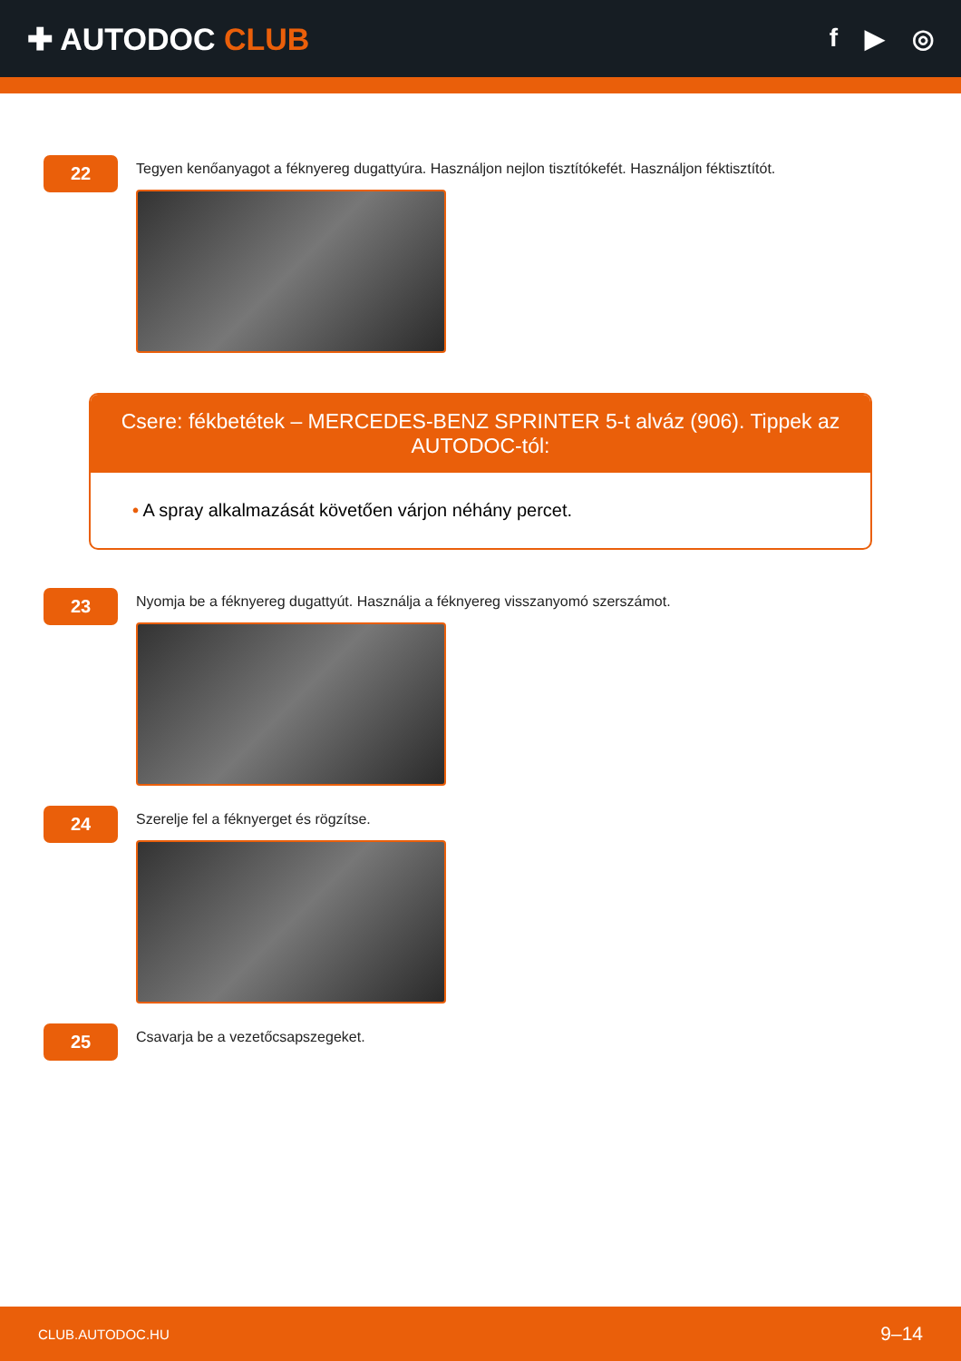✚ AUTODOC CLUB
f ▶ ◎
22
Tegyen kenőanyagot a féknyereg dugattyúra. Használjon nejlon tisztítókefét. Használjon féktisztítót.
Csere: fékbetétek – MERCEDES-BENZ SPRINTER 5-t alváz (906). Tippek az AUTODOC-tól:
• A spray alkalmazását követően várjon néhány percet.
23
Nyomja be a féknyereg dugattyút. Használja a féknyereg visszanyomó szerszámot.
24
Szerelje fel a féknyerget és rögzítse.
25
Csavarja be a vezetőcsapszegeket.
CLUB.AUTODOC.HU 9–14